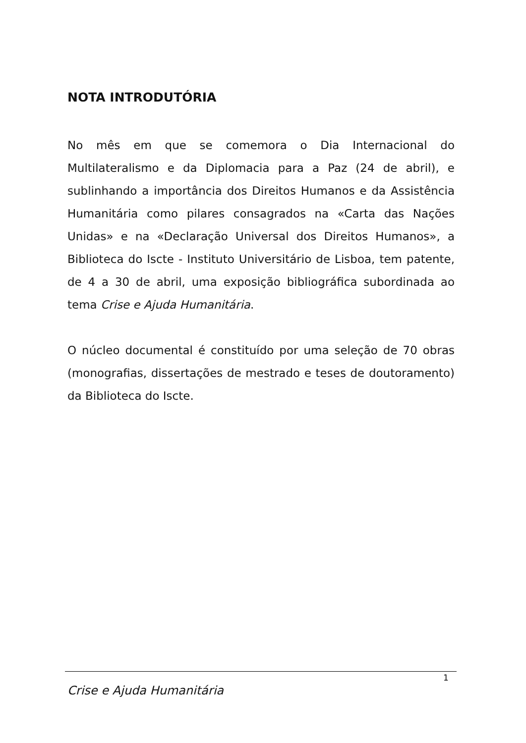NOTA INTRODUTÓRIA
No mês em que se comemora o Dia Internacional do Multilateralismo e da Diplomacia para a Paz (24 de abril), e sublinhando a importância dos Direitos Humanos e da Assistência Humanitária como pilares consagrados na «Carta das Nações Unidas» e na «Declaração Universal dos Direitos Humanos», a Biblioteca do Iscte - Instituto Universitário de Lisboa, tem patente, de 4 a 30 de abril, uma exposição bibliográfica subordinada ao tema Crise e Ajuda Humanitária.
O núcleo documental é constituído por uma seleção de 70 obras (monografias, dissertações de mestrado e teses de doutoramento) da Biblioteca do Iscte.
1
Crise e Ajuda Humanitária